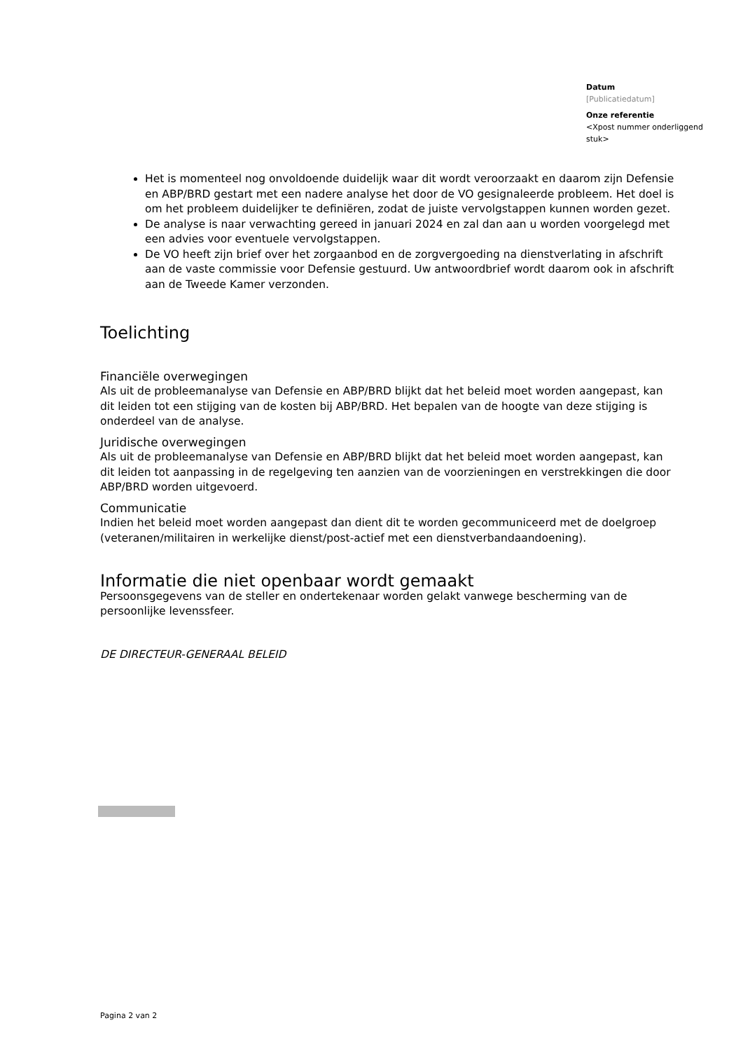Datum
[Publicatiedatum]
Onze referentie
<Xpost nummer onderliggend stuk>
Het is momenteel nog onvoldoende duidelijk waar dit wordt veroorzaakt en daarom zijn Defensie en ABP/BRD gestart met een nadere analyse het door de VO gesignaleerde probleem. Het doel is om het probleem duidelijker te definiëren, zodat de juiste vervolgstappen kunnen worden gezet.
De analyse is naar verwachting gereed in januari 2024 en zal dan aan u worden voorgelegd met een advies voor eventuele vervolgstappen.
De VO heeft zijn brief over het zorgaanbod en de zorgvergoeding na dienstverlating in afschrift aan de vaste commissie voor Defensie gestuurd. Uw antwoordbrief wordt daarom ook in afschrift aan de Tweede Kamer verzonden.
Toelichting
Financiële overwegingen
Als uit de probleemanalyse van Defensie en ABP/BRD blijkt dat het beleid moet worden aangepast, kan dit leiden tot een stijging van de kosten bij ABP/BRD. Het bepalen van de hoogte van deze stijging is onderdeel van de analyse.
Juridische overwegingen
Als uit de probleemanalyse van Defensie en ABP/BRD blijkt dat het beleid moet worden aangepast, kan dit leiden tot aanpassing in de regelgeving ten aanzien van de voorzieningen en verstrekkingen die door ABP/BRD worden uitgevoerd.
Communicatie
Indien het beleid moet worden aangepast dan dient dit te worden gecommuniceerd met de doelgroep (veteranen/militairen in werkelijke dienst/post-actief met een dienstverbandaandoening).
Informatie die niet openbaar wordt gemaakt
Persoonsgegevens van de steller en ondertekenaar worden gelakt vanwege bescherming van de persoonlijke levenssfeer.
DE DIRECTEUR-GENERAAL BELEID
Pagina 2 van 2